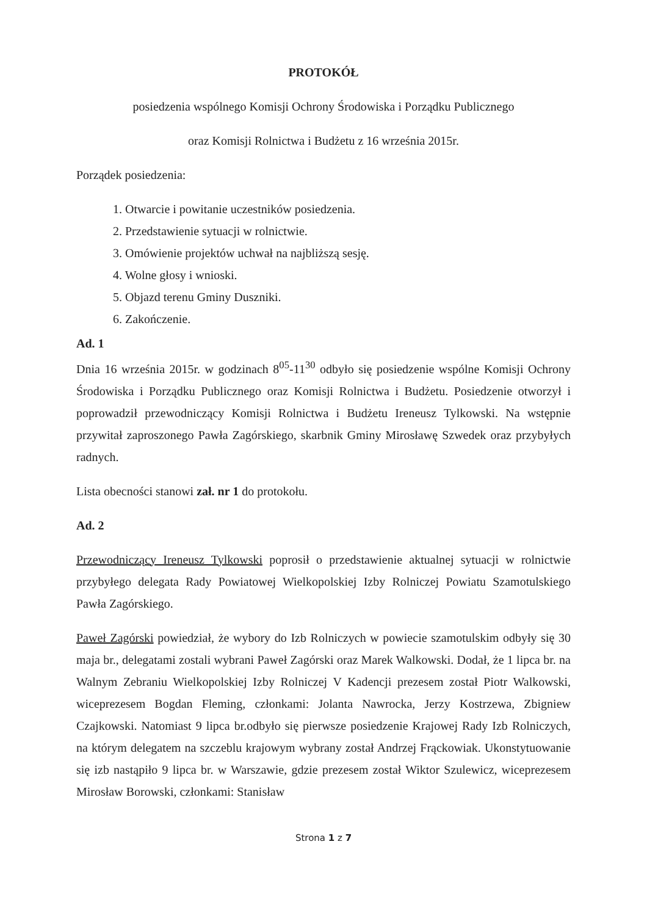PROTOKÓŁ
posiedzenia wspólnego Komisji Ochrony Środowiska i Porządku Publicznego
oraz Komisji Rolnictwa i Budżetu z 16 września 2015r.
Porządek posiedzenia:
1. Otwarcie i powitanie uczestników posiedzenia.
2. Przedstawienie sytuacji w rolnictwie.
3. Omówienie projektów uchwał na najbliższą sesję.
4. Wolne głosy i wnioski.
5. Objazd terenu Gminy Duszniki.
6. Zakończenie.
Ad. 1
Dnia 16 września 2015r. w godzinach 8<sup>05</sup>-11<sup>30</sup> odbyło się posiedzenie wspólne Komisji Ochrony Środowiska i Porządku Publicznego oraz Komisji Rolnictwa i Budżetu. Posiedzenie otworzył i poprowadził przewodniczący Komisji Rolnictwa i Budżetu Ireneusz Tylkowski. Na wstępnie przywitał zaproszonego Pawła Zagórskiego, skarbnik Gminy Mirosławę Szwedek oraz przybyłych radnych.
Lista obecności stanowi zał. nr 1 do protokołu.
Ad. 2
Przewodniczący Ireneusz Tylkowski poprosił o przedstawienie aktualnej sytuacji w rolnictwie przybyłego delegata Rady Powiatowej Wielkopolskiej Izby Rolniczej Powiatu Szamotulskiego Pawła Zagórskiego.
Paweł Zagórski powiedział, że wybory do Izb Rolniczych w powiecie szamotulskim odbyły się 30 maja br., delegatami zostali wybrani Paweł Zagórski oraz Marek Walkowski. Dodał, że 1 lipca br. na Walnym Zebraniu Wielkopolskiej Izby Rolniczej V Kadencji prezesem został Piotr Walkowski, wiceprezesem Bogdan Fleming, członkami: Jolanta Nawrocka, Jerzy Kostrzewa, Zbigniew Czajkowski. Natomiast 9 lipca br.odbyło się pierwsze posiedzenie Krajowej Rady Izb Rolniczych, na którym delegatem na szczeblu krajowym wybrany został Andrzej Frąckowiak. Ukonstytuowanie się izb nastąpiło 9 lipca br. w Warszawie, gdzie prezesem został Wiktor Szulewicz, wiceprezesem Mirosław Borowski, członkami: Stanisław
Strona 1 z 7